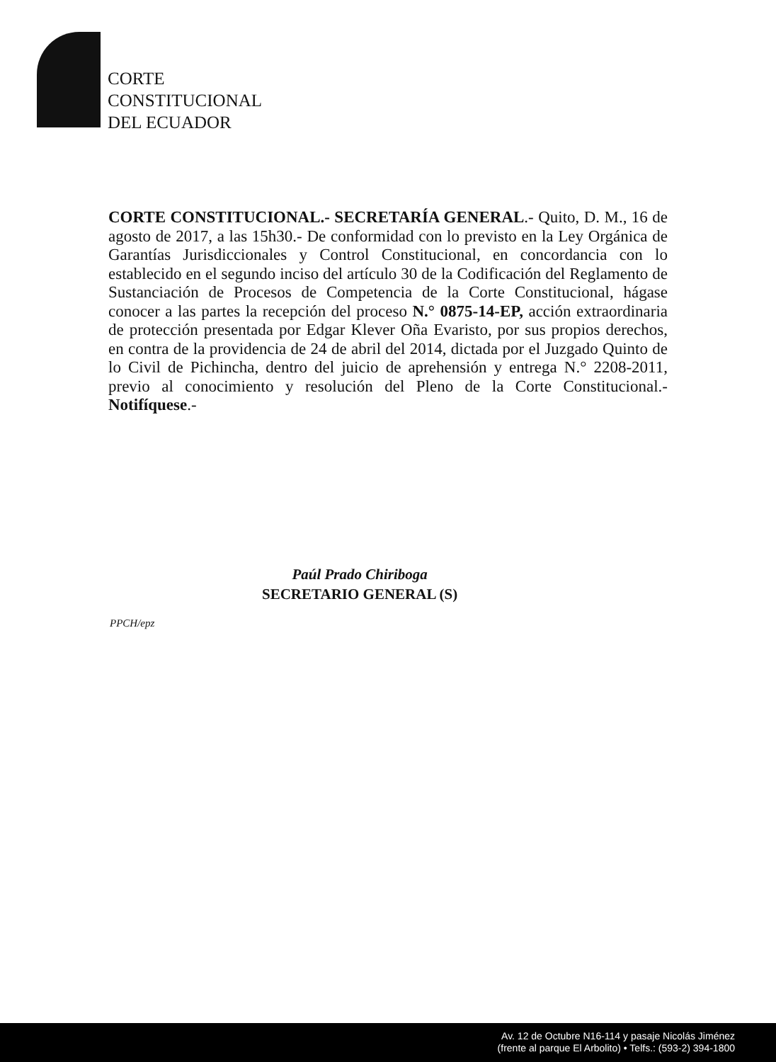CORTE
CONSTITUCIONAL
DEL ECUADOR
CORTE CONSTITUCIONAL.- SECRETARÍA GENERAL.- Quito, D. M., 16 de agosto de 2017, a las 15h30.- De conformidad con lo previsto en la Ley Orgánica de Garantías Jurisdiccionales y Control Constitucional, en concordancia con lo establecido en el segundo inciso del artículo 30 de la Codificación del Reglamento de Sustanciación de Procesos de Competencia de la Corte Constitucional, hágase conocer a las partes la recepción del proceso N.° 0875-14-EP, acción extraordinaria de protección presentada por Edgar Klever Oña Evaristo, por sus propios derechos, en contra de la providencia de 24 de abril del 2014, dictada por el Juzgado Quinto de lo Civil de Pichincha, dentro del juicio de aprehensión y entrega N.° 2208-2011, previo al conocimiento y resolución del Pleno de la Corte Constitucional.- Notifíquese.-
Paúl Prado Chiriboga
SECRETARIO GENERAL (S)
PPCH/epz
Av. 12 de Octubre N16-114 y pasaje Nicolás Jiménez
(frente al parque El Arbolito) • Telfs.: (593-2) 394-1800